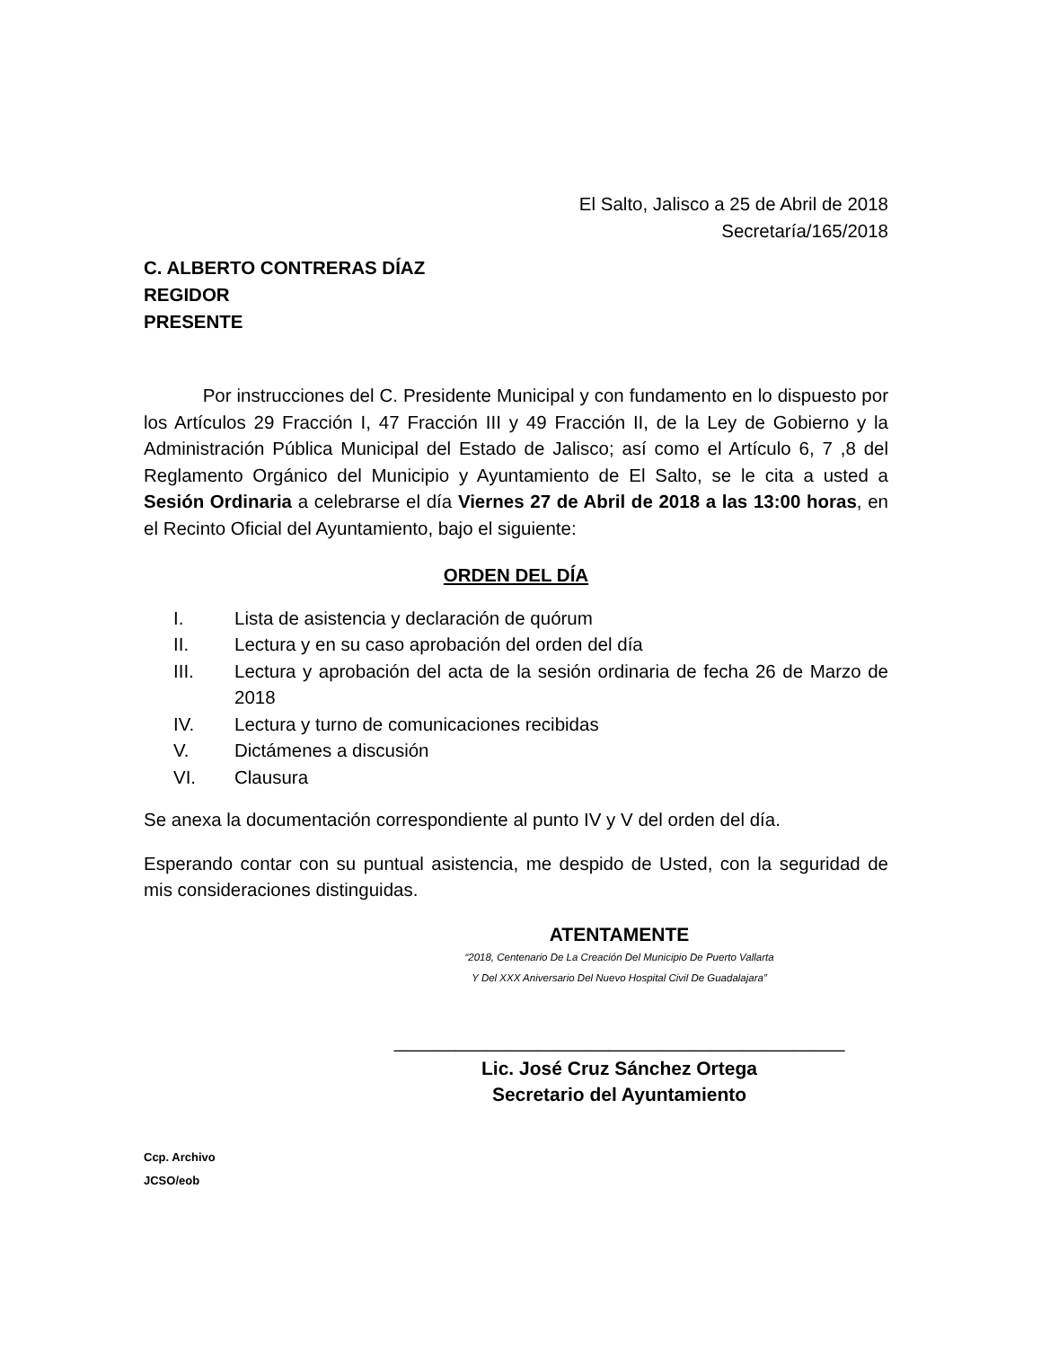El Salto, Jalisco a 25 de Abril de 2018
Secretaría/165/2018
C. ALBERTO CONTRERAS DÍAZ
REGIDOR
PRESENTE
Por instrucciones del C. Presidente Municipal y con fundamento en lo dispuesto por los Artículos 29 Fracción I, 47 Fracción III y 49 Fracción II, de la Ley de Gobierno y la Administración Pública Municipal del Estado de Jalisco; así como el Artículo 6, 7 ,8 del Reglamento Orgánico del Municipio y Ayuntamiento de El Salto, se le cita a usted a Sesión Ordinaria a celebrarse el día Viernes 27 de Abril de 2018 a las 13:00 horas, en el Recinto Oficial del Ayuntamiento, bajo el siguiente:
ORDEN DEL DÍA
I. Lista de asistencia y declaración de quórum
II. Lectura y en su caso aprobación del orden del día
III. Lectura y aprobación del acta de la sesión ordinaria de fecha 26 de Marzo de 2018
IV. Lectura y turno de comunicaciones recibidas
V. Dictámenes a discusión
VI. Clausura
Se anexa la documentación correspondiente al punto IV y V del orden del día.
Esperando contar con su puntual asistencia, me despido de Usted, con la seguridad de mis consideraciones distinguidas.
ATENTAMENTE
“2018, Centenario De La Creación Del Municipio De Puerto Vallarta
Y Del XXX Aniversario Del Nuevo Hospital Civil De Guadalajara”
____________________________________________
Lic. José Cruz Sánchez Ortega
Secretario del Ayuntamiento
Ccp. Archivo
JCSO/eob